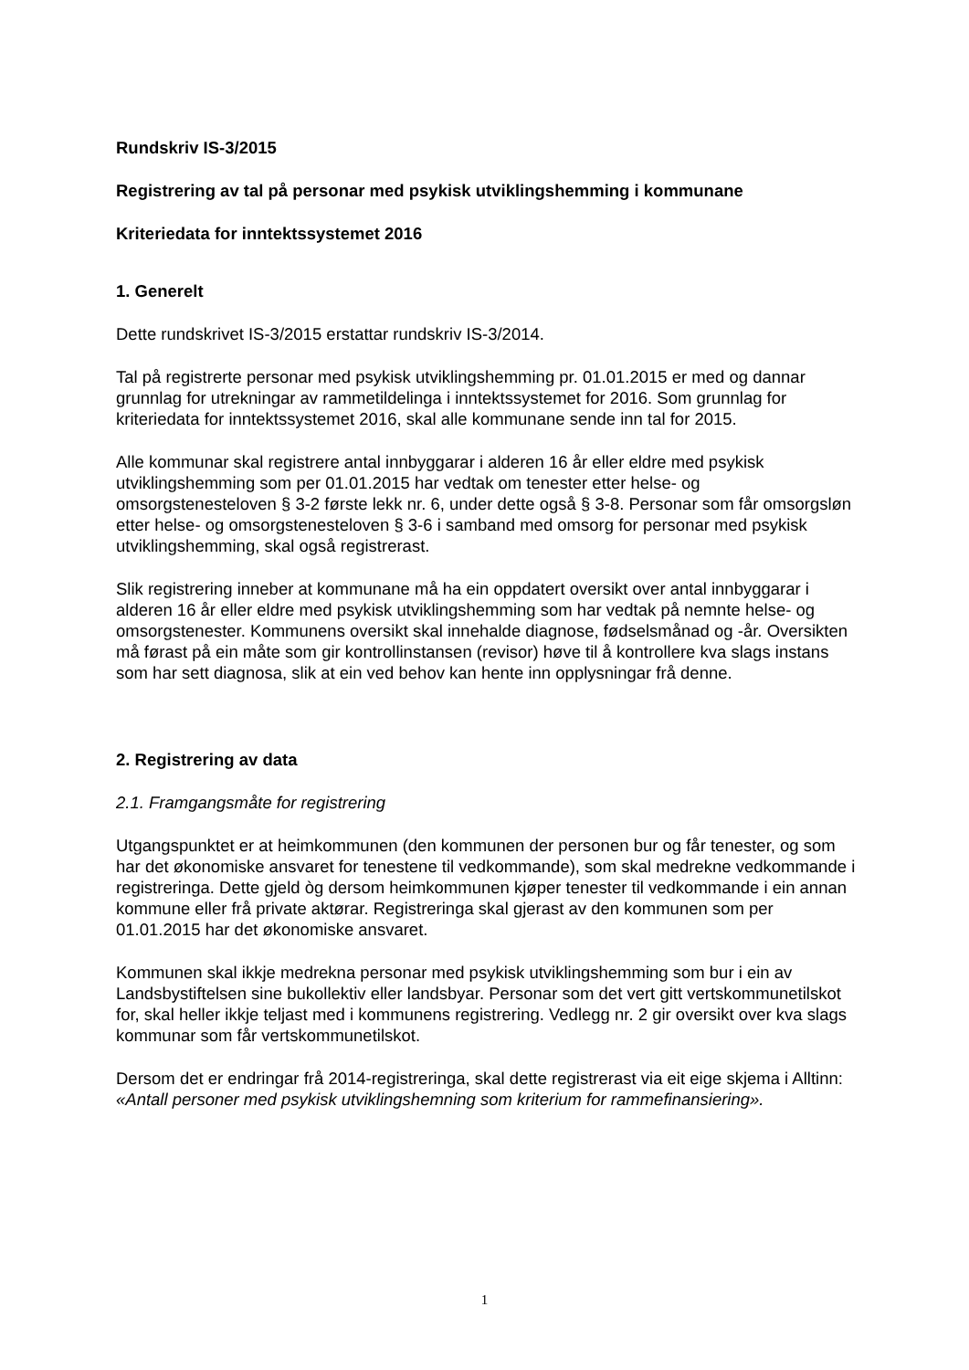Rundskriv IS-3/2015
Registrering av tal på personar med psykisk utviklingshemming i kommunane
Kriteriedata for inntektssystemet 2016
1. Generelt
Dette rundskrivet IS-3/2015 erstattar rundskriv IS-3/2014.
Tal på registrerte personar med psykisk utviklingshemming pr. 01.01.2015 er med og dannar grunnlag for utrekningar av rammetildelinga i inntektssystemet for 2016. Som grunnlag for kriteriedata for inntektssystemet 2016, skal alle kommunane sende inn tal for 2015.
Alle kommunar skal registrere antal innbyggarar i alderen 16 år eller eldre med psykisk utviklingshemming som per 01.01.2015 har vedtak om tenester etter helse- og omsorgstenesteloven § 3-2 første lekk nr. 6, under dette også § 3-8. Personar som får omsorgsløn etter helse- og omsorgstenesteloven § 3-6 i samband med omsorg for personar med psykisk utviklingshemming, skal også registrerast.
Slik registrering inneber at kommunane må ha ein oppdatert oversikt over antal innbyggarar i alderen 16 år eller eldre med psykisk utviklingshemming som har vedtak på nemnte helse- og omsorgstenester. Kommunens oversikt skal innehalde diagnose, fødselsmånad og -år. Oversikten må førast på ein måte som gir kontrollinstansen (revisor) høve til å kontrollere kva slags instans som har sett diagnosa, slik at ein ved behov kan hente inn opplysningar frå denne.
2. Registrering av data
2.1. Framgangsmåte for registrering
Utgangspunktet er at heimkommunen (den kommunen der personen bur og får tenester, og som har det økonomiske ansvaret for tenestene til vedkommande), som skal medrekne vedkommande i registreringa. Dette gjeld òg dersom heimkommunen kjøper tenester til vedkommande i ein annan kommune eller frå private aktørar. Registreringa skal gjerast av den kommunen som per 01.01.2015 har det økonomiske ansvaret.
Kommunen skal ikkje medrekna personar med psykisk utviklingshemming som bur i ein av Landsbystiftelsen sine bukollektiv eller landsbyar. Personar som det vert gitt vertskommunetilskot for, skal heller ikkje teljast med i kommunens registrering. Vedlegg nr. 2 gir oversikt over kva slags kommunar som får vertskommunetilskot.
Dersom det er endringar frå 2014-registreringa, skal dette registrerast via eit eige skjema i Alltinn: «Antall personer med psykisk utviklingshemning som kriterium for rammefinansiering».
1